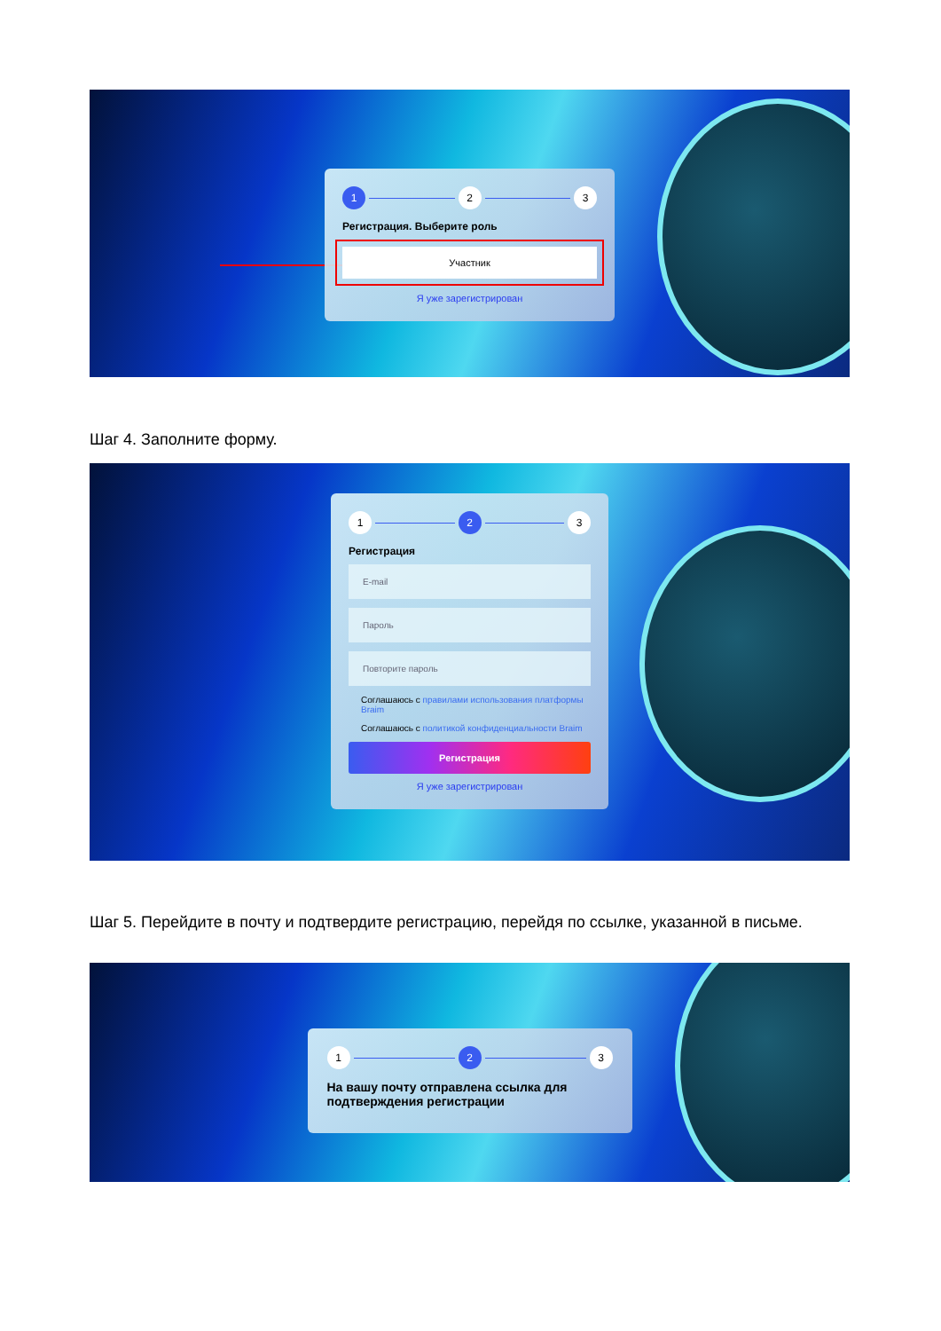1 2 3
Регистрация. Выберите роль
Участник
Я уже зарегистрирован
Шаг 4. Заполните форму.
1 2 3
Регистрация
E-mail
Пароль
Повторите пароль
Соглашаюсь с правилами использования платформы Braim
Соглашаюсь с политикой конфиденциальности Braim
Регистрация
Я уже зарегистрирован
Шаг 5. Перейдите в почту и подтвердите регистрацию, перейдя по ссылке, указанной в письме.
1 2 3
На вашу почту отправлена ссылка для подтверждения регистрации